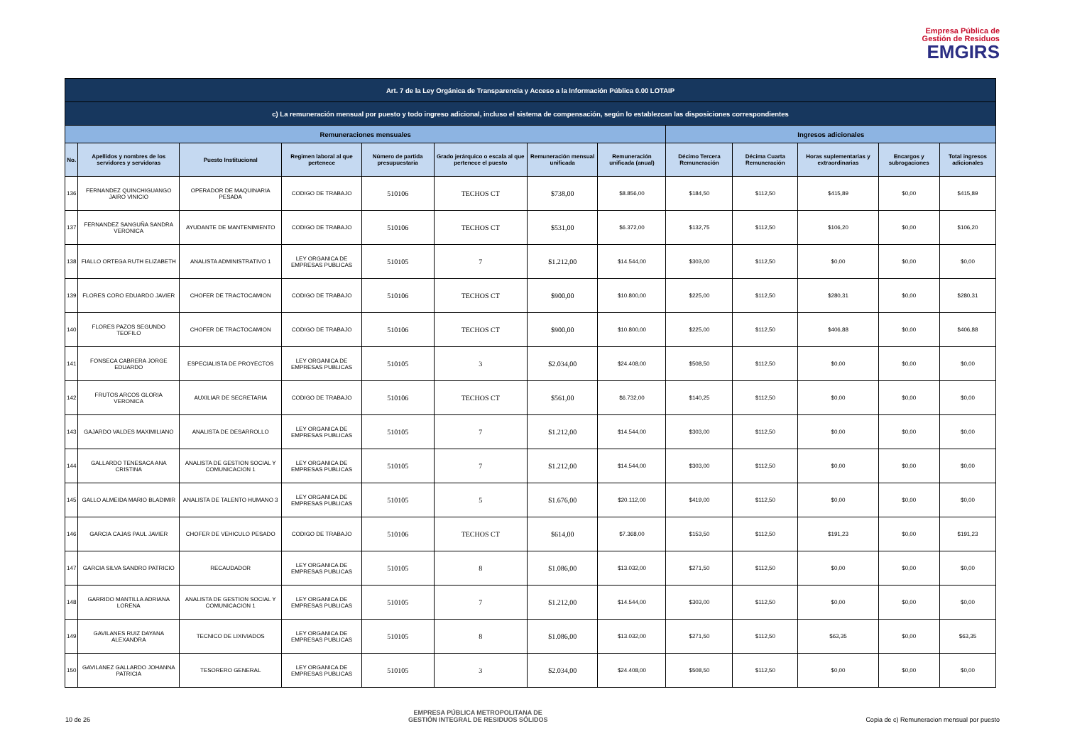Empresa Pública de
Gestión de Residuos
EMGIRS
| Art. 7 de la Ley Orgánica de Transparencia y Acceso a la Información Pública 0.00 LOTAIP | | | | | | | | | | | | |
| --- | --- | --- | --- | --- | --- | --- | --- | --- | --- | --- | --- | --- |
| c) La remuneración mensual por puesto y todo ingreso adicional, incluso el sistema de compensación, según lo establezcan las disposiciones correspondientes | | | | | | | | | | | | |
| Remuneraciones mensuales | | | | | | | | Ingresos adicionales | | | | |
| No. | Apellidos y nombres de los servidores y servidoras | Puesto Institucional | Regimen laboral al que pertenece | Número de partida presupuestaria | Grado jerárquico o escala al que pertenece el puesto | Remuneración mensual unificada | Remuneración unificada (anual) | Décimo Tercera Remuneración | Décima Cuarta Remuneración | Horas suplementarias y extraordinarias | Encargos y subrogaciones | Total ingresos adicionales |
| 136 | FERNANDEZ QUINCHIGUANGO JAIRO VINICIO | OPERADOR DE MAQUINARIA PESADA | CODIGO DE TRABAJO | 510106 | TECHOS CT | $738,00 | $8.856,00 | $184,50 | $112,50 | $415,89 | $0,00 | $415,89 |
| 137 | FERNANDEZ SANGUÑA SANDRA VERONICA | AYUDANTE DE MANTENIMIENTO | CODIGO DE TRABAJO | 510106 | TECHOS CT | $531,00 | $6.372,00 | $132,75 | $112,50 | $106,20 | $0,00 | $106,20 |
| 138 | FIALLO ORTEGA RUTH ELIZABETH | ANALISTA ADMINISTRATIVO 1 | LEY ORGANICA DE EMPRESAS PUBLICAS | 510105 | 7 | $1.212,00 | $14.544,00 | $303,00 | $112,50 | $0,00 | $0,00 | $0,00 |
| 139 | FLORES CORO EDUARDO JAVIER | CHOFER DE TRACTOCAMION | CODIGO DE TRABAJO | 510106 | TECHOS CT | $900,00 | $10.800,00 | $225,00 | $112,50 | $280,31 | $0,00 | $280,31 |
| 140 | FLORES PAZOS SEGUNDO TEOFILO | CHOFER DE TRACTOCAMION | CODIGO DE TRABAJO | 510106 | TECHOS CT | $900,00 | $10.800,00 | $225,00 | $112,50 | $406,88 | $0,00 | $406,88 |
| 141 | FONSECA CABRERA JORGE EDUARDO | ESPECIALISTA DE PROYECTOS | LEY ORGANICA DE EMPRESAS PUBLICAS | 510105 | 3 | $2.034,00 | $24.408,00 | $508,50 | $112,50 | $0,00 | $0,00 | $0,00 |
| 142 | FRUTOS ARCOS GLORIA VERONICA | AUXILIAR DE SECRETARIA | CODIGO DE TRABAJO | 510106 | TECHOS CT | $561,00 | $6.732,00 | $140,25 | $112,50 | $0,00 | $0,00 | $0,00 |
| 143 | GAJARDO VALDES MAXIMILIANO | ANALISTA DE DESARROLLO | LEY ORGANICA DE EMPRESAS PUBLICAS | 510105 | 7 | $1.212,00 | $14.544,00 | $303,00 | $112,50 | $0,00 | $0,00 | $0,00 |
| 144 | GALLARDO TENESACA ANA CRISTINA | ANALISTA DE GESTION SOCIAL Y COMUNICACION 1 | LEY ORGANICA DE EMPRESAS PUBLICAS | 510105 | 7 | $1.212,00 | $14.544,00 | $303,00 | $112,50 | $0,00 | $0,00 | $0,00 |
| 145 | GALLO ALMEIDA MARIO BLADIMIR | ANALISTA DE TALENTO HUMANO 3 | LEY ORGANICA DE EMPRESAS PUBLICAS | 510105 | 5 | $1.676,00 | $20.112,00 | $419,00 | $112,50 | $0,00 | $0,00 | $0,00 |
| 146 | GARCIA CAJAS PAUL JAVIER | CHOFER DE VEHICULO PESADO | CODIGO DE TRABAJO | 510106 | TECHOS CT | $614,00 | $7.368,00 | $153,50 | $112,50 | $191,23 | $0,00 | $191,23 |
| 147 | GARCIA SILVA SANDRO PATRICIO | RECAUDADOR | LEY ORGANICA DE EMPRESAS PUBLICAS | 510105 | 8 | $1.086,00 | $13.032,00 | $271,50 | $112,50 | $0,00 | $0,00 | $0,00 |
| 148 | GARRIDO MANTILLA ADRIANA LORENA | ANALISTA DE GESTION SOCIAL Y COMUNICACION 1 | LEY ORGANICA DE EMPRESAS PUBLICAS | 510105 | 7 | $1.212,00 | $14.544,00 | $303,00 | $112,50 | $0,00 | $0,00 | $0,00 |
| 149 | GAVILANES RUIZ DAYANA ALEXANDRA | TECNICO DE LIXIVIADOS | LEY ORGANICA DE EMPRESAS PUBLICAS | 510105 | 8 | $1.086,00 | $13.032,00 | $271,50 | $112,50 | $63,35 | $0,00 | $63,35 |
| 150 | GAVILANEZ GALLARDO JOHANNA PATRICIA | TESORERO GENERAL | LEY ORGANICA DE EMPRESAS PUBLICAS | 510105 | 3 | $2.034,00 | $24.408,00 | $508,50 | $112,50 | $0,00 | $0,00 | $0,00 |
10 de 26 EMPRESA PÚBLICA METROPOLITANA DE
GESTIÓN INTEGRAL DE RESIDUOS SÓLIDOS Copia de c) Remuneracion mensual por puesto